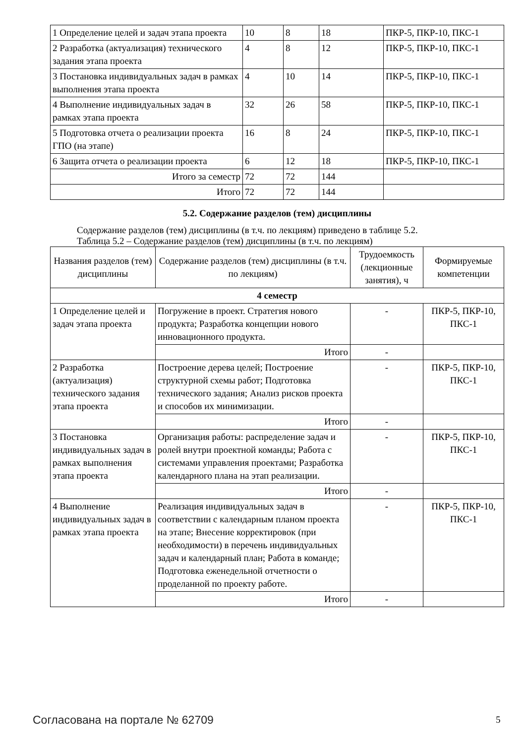| 1 Определение целей и задач этапа проекта | 10 | 8 | 18 | ПКР-5, ПКР-10, ПКС-1 |
| 2 Разработка (актуализация) технического задания этапа проекта | 4 | 8 | 12 | ПКР-5, ПКР-10, ПКС-1 |
| 3 Постановка индивидуальных задач в рамках выполнения этапа проекта | 4 | 10 | 14 | ПКР-5, ПКР-10, ПКС-1 |
| 4 Выполнение индивидуальных задач в рамках этапа проекта | 32 | 26 | 58 | ПКР-5, ПКР-10, ПКС-1 |
| 5 Подготовка отчета о реализации проекта ГПО (на этапе) | 16 | 8 | 24 | ПКР-5, ПКР-10, ПКС-1 |
| 6 Защита отчета о реализации проекта | 6 | 12 | 18 | ПКР-5, ПКР-10, ПКС-1 |
| Итого за семестр | 72 | 72 | 144 | |
| Итого | 72 | 72 | 144 | |
5.2. Содержание разделов (тем) дисциплины
Содержание разделов (тем) дисциплины (в т.ч. по лекциям) приведено в таблице 5.2.
Таблица 5.2 – Содержание разделов (тем) дисциплины (в т.ч. по лекциям)
| Названия разделов (тем) дисциплины | Содержание разделов (тем) дисциплины (в т.ч. по лекциям) | Трудоемкость (лекционные занятия), ч | Формируемые компетенции |
| --- | --- | --- | --- |
| 4 семестр | | | |
| 1 Определение целей и задач этапа проекта | Погружение в проект. Стратегия нового продукта; Разработка концепции нового инновационного продукта. | - | ПКР-5, ПКР-10, ПКС-1 |
| | Итого | - | |
| 2 Разработка (актуализация) технического задания этапа проекта | Построение дерева целей; Построение структурной схемы работ; Подготовка технического задания; Анализ рисков проекта и способов их минимизации. | - | ПКР-5, ПКР-10, ПКС-1 |
| | Итого | - | |
| 3 Постановка индивидуальных задач в рамках выполнения этапа проекта | Организация работы: распределение задач и ролей внутри проектной команды; Работа с системами управления проектами; Разработка календарного плана на этап реализации. | - | ПКР-5, ПКР-10, ПКС-1 |
| | Итого | - | |
| 4 Выполнение индивидуальных задач в рамках этапа проекта | Реализация индивидуальных задач в соответствии с календарным планом проекта на этапе; Внесение корректировок (при необходимости) в перечень индивидуальных задач и календарный план; Работа в команде; Подготовка еженедельной отчетности о проделанной по проекту работе. | - | ПКР-5, ПКР-10, ПКС-1 |
| | Итого | - | |
Согласована на портале № 62709 5